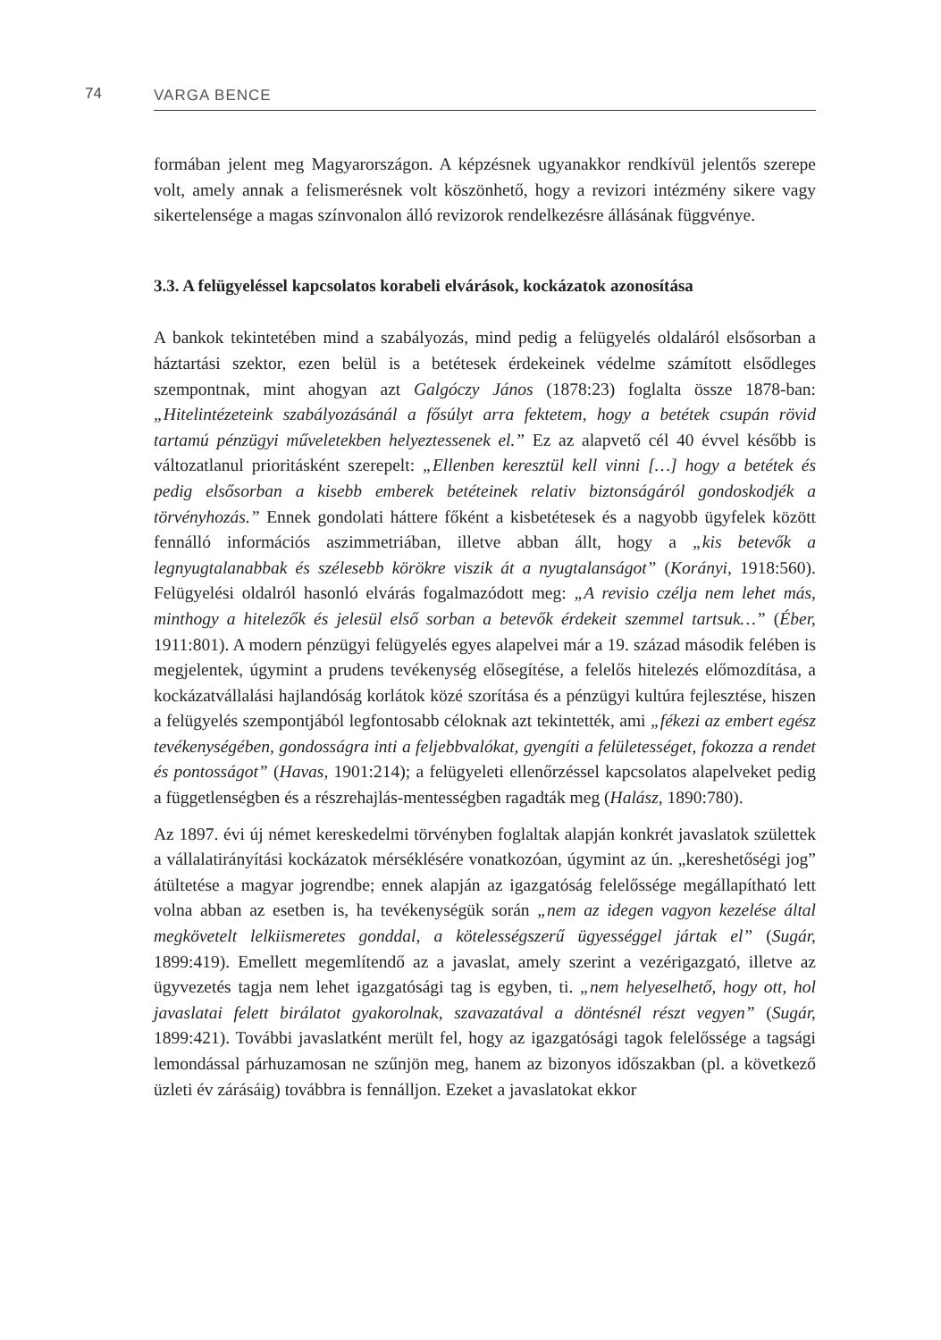74 VARGA BENCE
formában jelent meg Magyarországon. A képzésnek ugyanakkor rendkívül jelentős szerepe volt, amely annak a felismerésnek volt köszönhető, hogy a revizori intézmény sikere vagy sikertelensége a magas színvonalon álló revizorok rendelkezésre állásának függvénye.
3.3. A felügyeléssel kapcsolatos korabeli elvárások, kockázatok azonosítása
A bankok tekintetében mind a szabályozás, mind pedig a felügyelés oldaláról elsősorban a háztartási szektor, ezen belül is a betétesek érdekeinek védelme számított elsődleges szempontnak, mint ahogyan azt Galgóczy János (1878:23) foglalta össze 1878-ban: „Hitelintézeteink szabályozásánál a fősúlyt arra fektetem, hogy a betétek csupán rövid tartamú pénzügyi műveletekben helyeztessenek el.” Ez az alapvető cél 40 évvel később is változatlanul prioritásként szerepelt: „Ellenben keresztül kell vinni […] hogy a betétek és pedig elsősorban a kisebb emberek betéteinek relativ biztonságáról gondoskodjék a törvényhozás.” Ennek gondolati háttere főként a kisbetétesek és a nagyobb ügyfelek között fennálló információs aszimmetriában, illetve abban állt, hogy a „kis betevők a legnyugtalanabbak és szélesebb körökre viszik át a nyugtalanságot” (Korányi, 1918:560). Felügyelési oldalról hasonló elvárás fogalmazódott meg: „A revisio czélja nem lehet más, minthogy a hitelezők és jelesül első sorban a betevők érdekeit szemmel tartsuk…” (Éber, 1911:801). A modern pénzügyi felügyelés egyes alapelvei már a 19. század második felében is megjelentek, úgymint a prudens tevékenység elősegítése, a felelős hitelezés előmozdítása, a kockázatvállalási hajlandóság korlátok közé szorítása és a pénzügyi kultúra fejlesztése, hiszen a felügyelés szempontjából legfontosabb céloknak azt tekintették, ami „fékezi az embert egész tevékenységében, gondosságra inti a feljebbvalókat, gyengíti a felületességet, fokozza a rendet és pontosságot” (Havas, 1901:214); a felügyeleti ellenőrzéssel kapcsolatos alapelveket pedig a függetlenségben és a részrehajlás-mentességben ragadták meg (Halász, 1890:780).
Az 1897. évi új német kereskedelmi törvényben foglaltak alapján konkrét javaslatok születtek a vállalatirányítási kockázatok mérséklésére vonatkozóan, úgymint az ún. „kereshetőségi jog” átültetése a magyar jogrendbe; ennek alapján az igazgatóság felelőssége megállapítható lett volna abban az esetben is, ha tevékenységük során „nem az idegen vagyon kezelése által megkövetelt lelkiismeretes gonddal, a kötelességszerű ügyességgel jártak el” (Sugár, 1899:419). Emellett megemlítendő az a javaslat, amely szerint a vezérigazgató, illetve az ügyvezetés tagja nem lehet igazgatósági tag is egyben, ti. „nem helyeselhető, hogy ott, hol javaslatai felett birálatot gyakorolnak, szavazatával a döntésnél részt vegyen” (Sugár, 1899:421). További javaslatként merült fel, hogy az igazgatósági tagok felelőssége a tagsági lemondással párhuzamosan ne szűnjön meg, hanem az bizonyos időszakban (pl. a következő üzleti év zárásáig) továbbra is fennálljon. Ezeket a javaslatokat ekkor